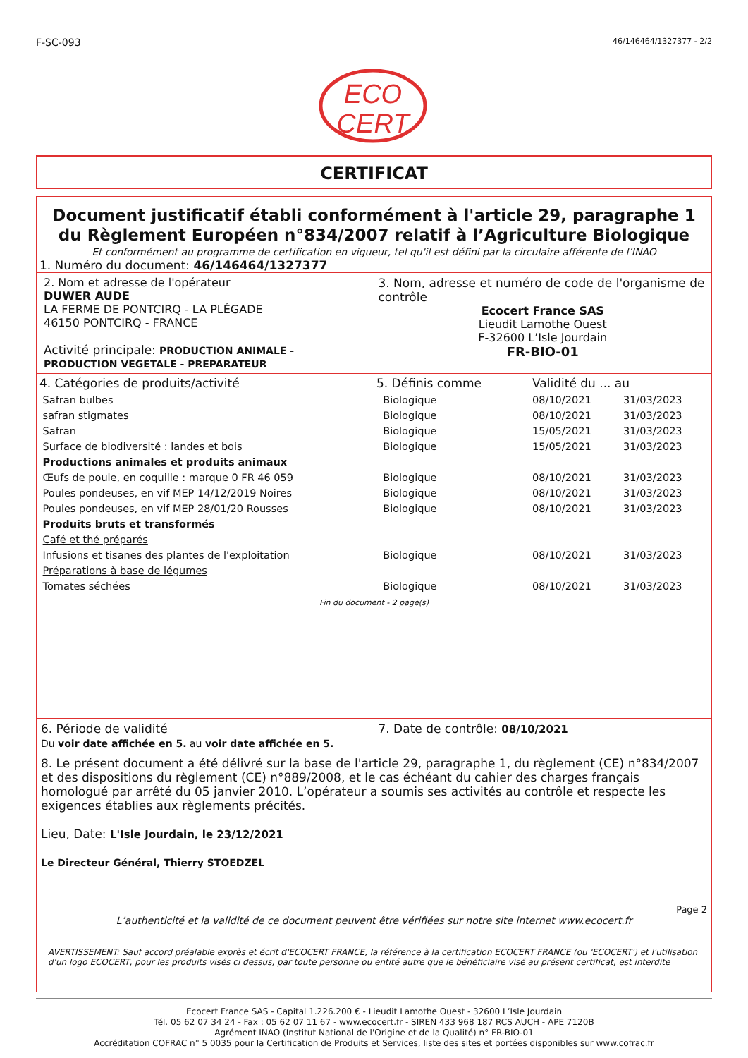F-SC-093 46/146464/1327377 - 2/2
ECO
CERT
CERTIFICAT
Document justificatif établi conformément à l'article 29, paragraphe 1 du Règlement Européen n°834/2007 relatif à l’Agriculture Biologique
Et conformément au programme de certification en vigueur, tel qu'il est défini par la circulaire afférente de l’INAO
1. Numéro du document: 46/146464/1327377
2. Nom et adresse de l'opérateur
DUWER AUDE
LA FERME DE PONTCIRQ - LA PLÉGADE
46150 PONTCIRQ - FRANCE
Activité principale: PRODUCTION ANIMALE - PRODUCTION VEGETALE - PREPARATEUR
3. Nom, adresse et numéro de code de l'organisme de contrôle
Ecocert France SAS
Lieudit Lamothe Ouest
F-32600 L’Isle Jourdain
FR-BIO-01
| 4. Catégories de produits/activité | 5. Définis comme | Validité du ... au | |
| Safran bulbes | Biologique | 08/10/2021 | 31/03/2023 |
| safran stigmates | Biologique | 08/10/2021 | 31/03/2023 |
| Safran | Biologique | 15/05/2021 | 31/03/2023 |
| Surface de biodiversité : landes et bois | Biologique | 15/05/2021 | 31/03/2023 |
| Productions animales et produits animaux | | | |
| Œufs de poule, en coquille : marque 0 FR 46 059 | Biologique | 08/10/2021 | 31/03/2023 |
| Poules pondeuses, en vif MEP 14/12/2019 Noires | Biologique | 08/10/2021 | 31/03/2023 |
| Poules pondeuses, en vif MEP 28/01/20 Rousses | Biologique | 08/10/2021 | 31/03/2023 |
| Produits bruts et transformés | | | |
| Café et thé préparés | | | |
| Infusions et tisanes des plantes de l'exploitation | Biologique | 08/10/2021 | 31/03/2023 |
| Préparations à base de légumes | | | |
| Tomates séchées | Biologique | 08/10/2021 | 31/03/2023 |
Fin du document - 2 page(s)
6. Période de validité
Du voir date affichée en 5. au voir date affichée en 5.
7. Date de contrôle: 08/10/2021
8. Le présent document a été délivré sur la base de l'article 29, paragraphe 1, du règlement (CE) n°834/2007 et des dispositions du règlement (CE) n°889/2008, et le cas échéant du cahier des charges français homologué par arrêté du 05 janvier 2010. L’opérateur a soumis ses activités au contrôle et respecte les exigences établies aux règlements précités.
Lieu, Date: L'Isle Jourdain, le 23/12/2021
Le Directeur Général, Thierry STOEDZEL
Page 2
L’authenticité et la validité de ce document peuvent être vérifiées sur notre site internet www.ecocert.fr
AVERTISSEMENT: Sauf accord préalable exprès et écrit d'ECOCERT FRANCE, la référence à la certification ECOCERT FRANCE (ou 'ECOCERT') et l'utilisation d'un logo ECOCERT, pour les produits visés ci dessus, par toute personne ou entité autre que le bénéficiaire visé au présent certificat, est interdite
Ecocert France SAS - Capital 1.226.200 € - Lieudit Lamothe Ouest - 32600 L’Isle Jourdain
Tél. 05 62 07 34 24 - Fax : 05 62 07 11 67 - www.ecocert.fr - SIREN 433 968 187 RCS AUCH - APE 7120B
Agrément INAO (Institut National de l'Origine et de la Qualité) n° FR-BIO-01
Accréditation COFRAC n° 5 0035 pour la Certification de Produits et Services, liste des sites et portées disponibles sur www.cofrac.fr